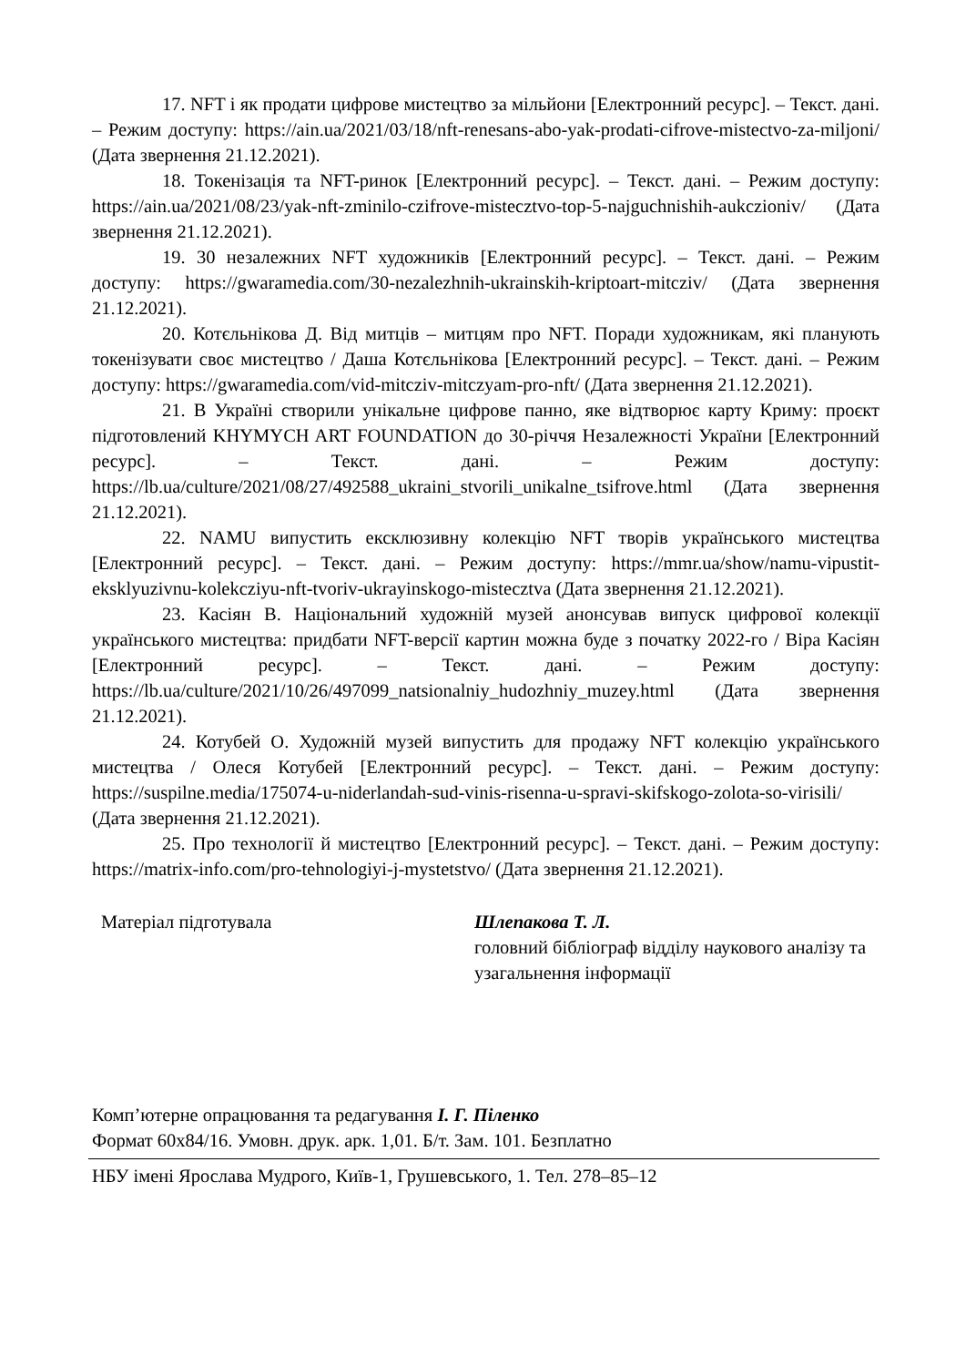17. NFT і як продати цифрове мистецтво за мільйони [Електронний ресурс]. – Текст. дані. – Режим доступу: https://ain.ua/2021/03/18/nft-renesans-abo-yak-prodati-cifrove-mistectvo-za-miljoni/ (Дата звернення 21.12.2021).
18. Токенізація та NFT-ринок [Електронний ресурс]. – Текст. дані. – Режим доступу: https://ain.ua/2021/08/23/yak-nft-zminilo-czifrove-mistecztvo-top-5-najguchnishih-aukczioniv/ (Дата звернення 21.12.2021).
19. 30 незалежних NFT художників [Електронний ресурс]. – Текст. дані. – Режим доступу: https://gwaramedia.com/30-nezalezhnih-ukrainskih-kriptoart-mitcziv/ (Дата звернення 21.12.2021).
20. Котєльнікова Д. Від митців – митцям про NFT. Поради художникам, які планують токенізувати своє мистецтво / Даша Котєльнікова [Електронний ресурс]. – Текст. дані. – Режим доступу: https://gwaramedia.com/vid-mitcziv-mitczyam-pro-nft/ (Дата звернення 21.12.2021).
21. В Україні створили унікальне цифрове панно, яке відтворює карту Криму: проєкт підготовлений KHYMYCH ART FOUNDATION до 30-річчя Незалежності України [Електронний ресурс]. – Текст. дані. – Режим доступу: https://lb.ua/culture/2021/08/27/492588_ukraini_stvorili_unikalne_tsifrove.html (Дата звернення 21.12.2021).
22. NAMU випустить ексклюзивну колекцію NFT творів українського мистецтва [Електронний ресурс]. – Текст. дані. – Режим доступу: https://mmr.ua/show/namu-vipustit-eksklyuzivnu-kolekcziyu-nft-tvoriv-ukrayinskogo-mistecztva (Дата звернення 21.12.2021).
23. Касіян В. Національний художній музей анонсував випуск цифрової колекції українського мистецтва: придбати NFT-версії картин можна буде з початку 2022-го / Віра Касіян [Електронний ресурс]. – Текст. дані. – Режим доступу: https://lb.ua/culture/2021/10/26/497099_natsionalniy_hudozhniy_muzey.html (Дата звернення 21.12.2021).
24. Котубей О. Художній музей випустить для продажу NFT колекцію українського мистецтва / Олеся Котубей [Електронний ресурс]. – Текст. дані. – Режим доступу: https://suspilne.media/175074-u-niderlandah-sud-vinis-risenna-u-spravi-skifskogo-zolota-so-virisili/ (Дата звернення 21.12.2021).
25. Про технології й мистецтво [Електронний ресурс]. – Текст. дані. – Режим доступу: https://matrix-info.com/pro-tehnologiyi-j-mystetstvo/ (Дата звернення 21.12.2021).
Матеріал підготувала Шлепакова Т. Л.
головний бібліограф відділу наукового аналізу та узагальнення інформації
Комп’ютерне опрацювання та редагування І. Г. Піленко
Формат 60x84/16. Умовн. друк. арк. 1,01. Б/т. Зам. 101. Безплатно
НБУ імені Ярослава Мудрого, Київ-1, Грушевського, 1. Тел. 278–85–12